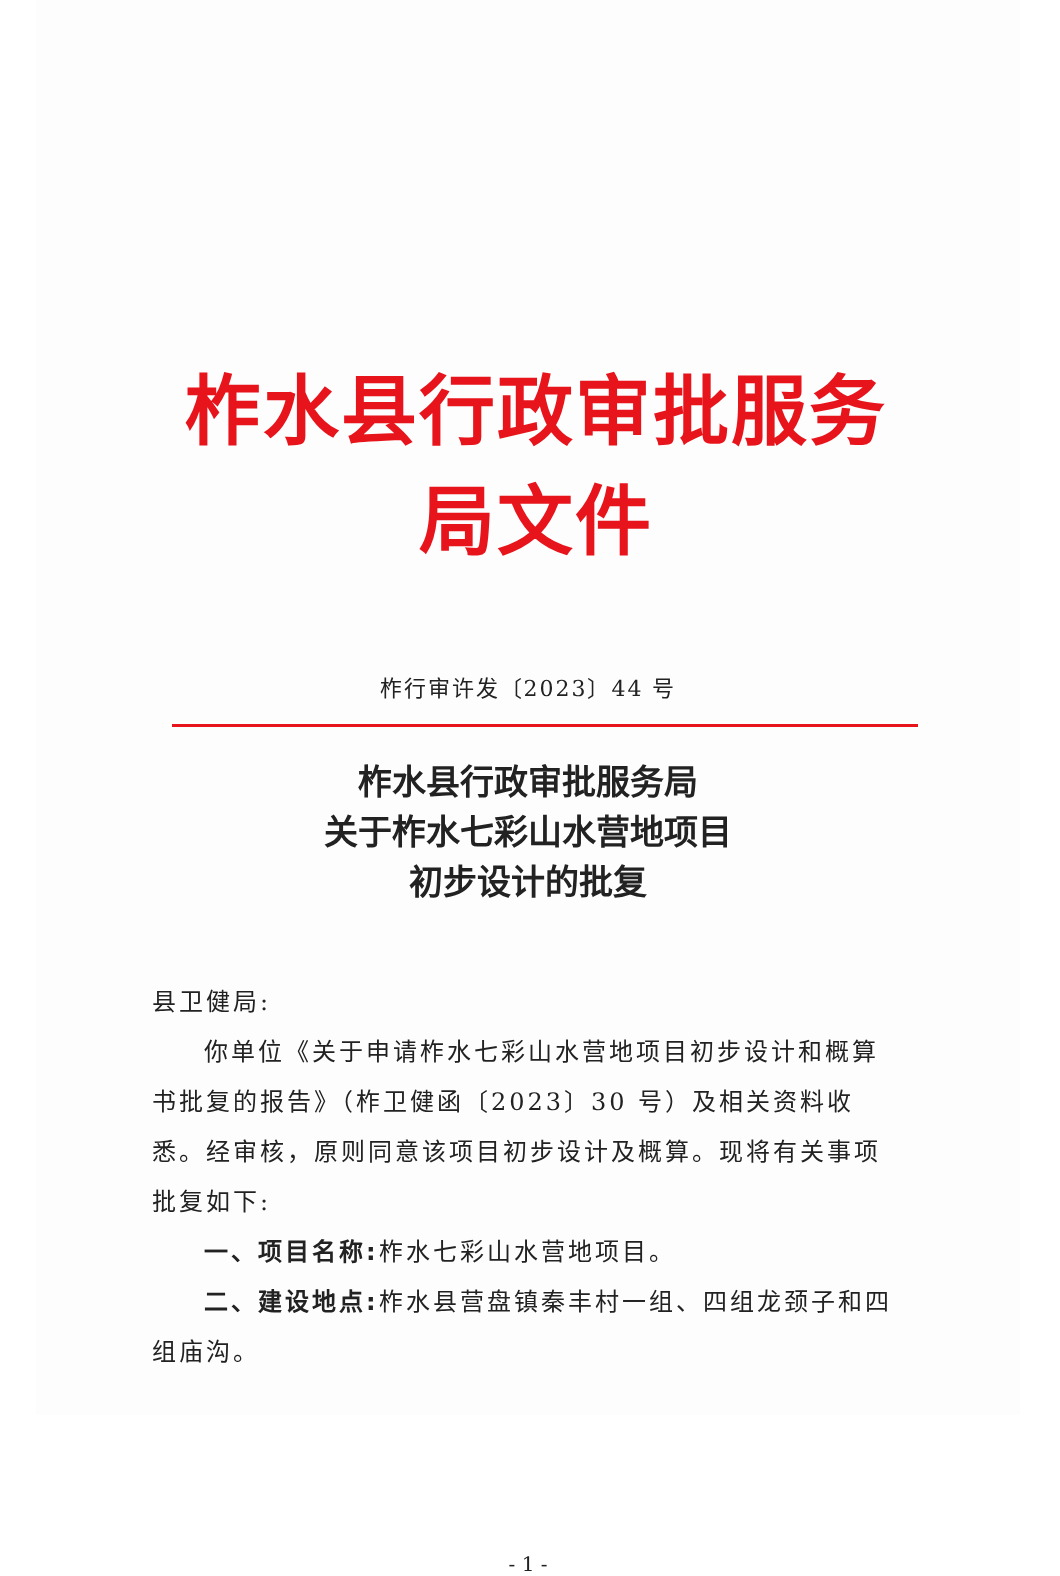柞水县行政审批服务局文件
柞行审许发〔2023〕44 号
柞水县行政审批服务局
关于柞水七彩山水营地项目
初步设计的批复
县卫健局:
你单位《关于申请柞水七彩山水营地项目初步设计和概算书批复的报告》（柞卫健函〔2023〕30 号）及相关资料收悉。经审核，原则同意该项目初步设计及概算。现将有关事项批复如下:
一、项目名称: 柞水七彩山水营地项目。
二、建设地点: 柞水县营盘镇秦丰村一组、四组龙颈子和四组庙沟。
- 1 -